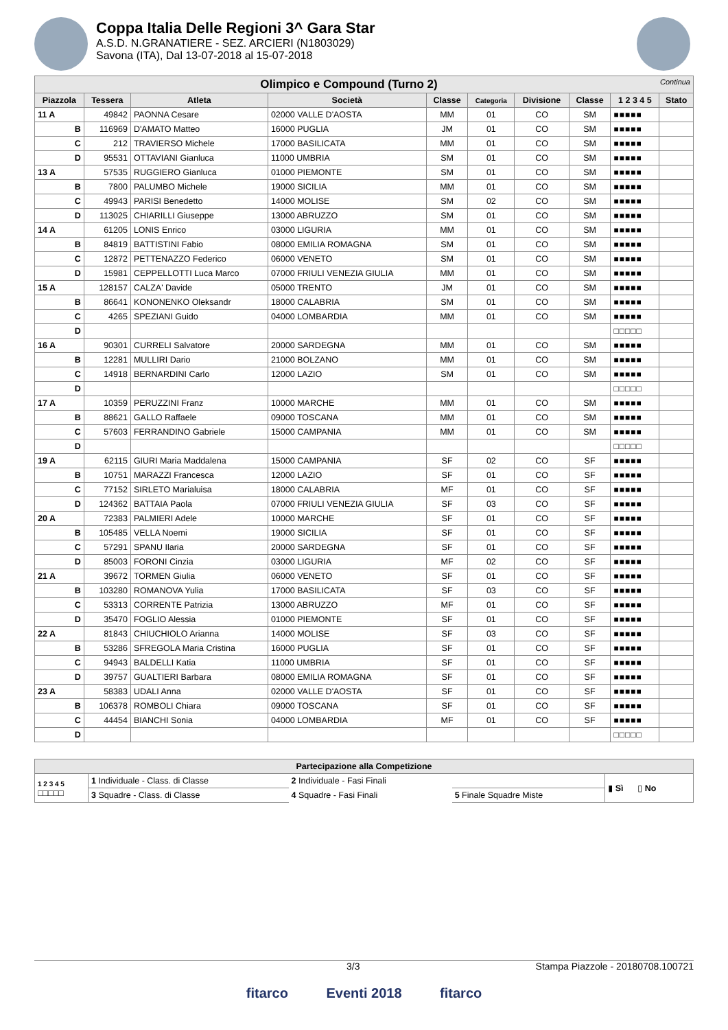Coppa Italia Delle Regioni 3^ Gara Star
A.S.D. N.GRANATIERE - SEZ. ARCIERI (N1803029)
Savona (ITA), Dal 13-07-2018 al 15-07-2018
| Olimpico e Compound (Turno 2) Continua | | | | | | | | | |
| --- | --- | --- | --- | --- | --- | --- | --- | --- | --- |
| Piazzola | Tessera | Atleta | Società | Classe | Categoria | Divisione | Classe | 1 2 3 4 5 | Stato |
| 11 A | 49842 | PAONNA Cesare | 02000 VALLE D'AOSTA | MM | 01 | CO | SM | ■■■■■ | |
| B | 116969 | D'AMATO Matteo | 16000 PUGLIA | JM | 01 | CO | SM | ■■■■■ | |
| C | 212 | TRAVIERSO Michele | 17000 BASILICATA | MM | 01 | CO | SM | ■■■■■ | |
| D | 95531 | OTTAVIANI Gianluca | 11000 UMBRIA | SM | 01 | CO | SM | ■■■■■ | |
| 13 A | 57535 | RUGGIERO Gianluca | 01000 PIEMONTE | SM | 01 | CO | SM | ■■■■■ | |
| B | 7800 | PALUMBO Michele | 19000 SICILIA | MM | 01 | CO | SM | ■■■■■ | |
| C | 49943 | PARISI Benedetto | 14000 MOLISE | SM | 02 | CO | SM | ■■■■■ | |
| D | 113025 | CHIARILLI Giuseppe | 13000 ABRUZZO | SM | 01 | CO | SM | ■■■■■ | |
| 14 A | 61205 | LONIS Enrico | 03000 LIGURIA | MM | 01 | CO | SM | ■■■■■ | |
| B | 84819 | BATTISTINI Fabio | 08000 EMILIA ROMAGNA | SM | 01 | CO | SM | ■■■■■ | |
| C | 12872 | PETTENAZZO Federico | 06000 VENETO | SM | 01 | CO | SM | ■■■■■ | |
| D | 15981 | CEPPELLOTTI Luca Marco | 07000 FRIULI VENEZIA GIULIA | MM | 01 | CO | SM | ■■■■■ | |
| 15 A | 128157 | CALZA' Davide | 05000 TRENTO | JM | 01 | CO | SM | ■■■■■ | |
| B | 86641 | KONONENKO Oleksandr | 18000 CALABRIA | SM | 01 | CO | SM | ■■■■■ | |
| C | 4265 | SPEZIANI Guido | 04000 LOMBARDIA | MM | 01 | CO | SM | ■■■■■ | |
| D | | | | | | | | □□□□□ | |
| 16 A | 90301 | CURRELI Salvatore | 20000 SARDEGNA | MM | 01 | CO | SM | ■■■■■ | |
| B | 12281 | MULLIRI Dario | 21000 BOLZANO | MM | 01 | CO | SM | ■■■■■ | |
| C | 14918 | BERNARDINI Carlo | 12000 LAZIO | SM | 01 | CO | SM | ■■■■■ | |
| D | | | | | | | | □□□□□ | |
| 17 A | 10359 | PERUZZINI Franz | 10000 MARCHE | MM | 01 | CO | SM | ■■■■■ | |
| B | 88621 | GALLO Raffaele | 09000 TOSCANA | MM | 01 | CO | SM | ■■■■■ | |
| C | 57603 | FERRANDINO Gabriele | 15000 CAMPANIA | MM | 01 | CO | SM | ■■■■■ | |
| D | | | | | | | | □□□□□ | |
| 19 A | 62115 | GIURI Maria Maddalena | 15000 CAMPANIA | SF | 02 | CO | SF | ■■■■■ | |
| B | 10751 | MARAZZI Francesca | 12000 LAZIO | SF | 01 | CO | SF | ■■■■■ | |
| C | 77152 | SIRLETO Marialuisa | 18000 CALABRIA | MF | 01 | CO | SF | ■■■■■ | |
| D | 124362 | BATTAIA Paola | 07000 FRIULI VENEZIA GIULIA | SF | 03 | CO | SF | ■■■■■ | |
| 20 A | 72383 | PALMIERI Adele | 10000 MARCHE | SF | 01 | CO | SF | ■■■■■ | |
| B | 105485 | VELLA Noemi | 19000 SICILIA | SF | 01 | CO | SF | ■■■■■ | |
| C | 57291 | SPANU Ilaria | 20000 SARDEGNA | SF | 01 | CO | SF | ■■■■■ | |
| D | 85003 | FORONI Cinzia | 03000 LIGURIA | MF | 02 | CO | SF | ■■■■■ | |
| 21 A | 39672 | TORMEN Giulia | 06000 VENETO | SF | 01 | CO | SF | ■■■■■ | |
| B | 103280 | ROMANOVA Yulia | 17000 BASILICATA | SF | 03 | CO | SF | ■■■■■ | |
| C | 53313 | CORRENTE Patrizia | 13000 ABRUZZO | MF | 01 | CO | SF | ■■■■■ | |
| D | 35470 | FOGLIO Alessia | 01000 PIEMONTE | SF | 01 | CO | SF | ■■■■■ | |
| 22 A | 81843 | CHIUCHIOLO Arianna | 14000 MOLISE | SF | 03 | CO | SF | ■■■■■ | |
| B | 53286 | SFREGOLA Maria Cristina | 16000 PUGLIA | SF | 01 | CO | SF | ■■■■■ | |
| C | 94943 | BALDELLI Katia | 11000 UMBRIA | SF | 01 | CO | SF | ■■■■■ | |
| D | 39757 | GUALTIERI Barbara | 08000 EMILIA ROMAGNA | SF | 01 | CO | SF | ■■■■■ | |
| 23 A | 58383 | UDALI Anna | 02000 VALLE D'AOSTA | SF | 01 | CO | SF | ■■■■■ | |
| B | 106378 | ROMBOLI Chiara | 09000 TOSCANA | SF | 01 | CO | SF | ■■■■■ | |
| C | 44454 | BIANCHI Sonia | 04000 LOMBARDIA | MF | 01 | CO | SF | ■■■■■ | |
| D | | | | | | | | □□□□□ | |
| Partecipazione alla Competizione | | | | |
| --- | --- | --- | --- | --- |
| 1 2 3 4 5 □□□□□ | 1 Individuale - Class. di Classe | 2 Individuale - Fasi Finali | | ▮ Sì ▯ No |
| | 3 Squadre - Class. di Classe | 4 Squadre - Fasi Finali | 5 Finale Squadre Miste | |
3/3 Stampa Piazzole - 20180708.100721
fitarco Eventi 2018 fitarco